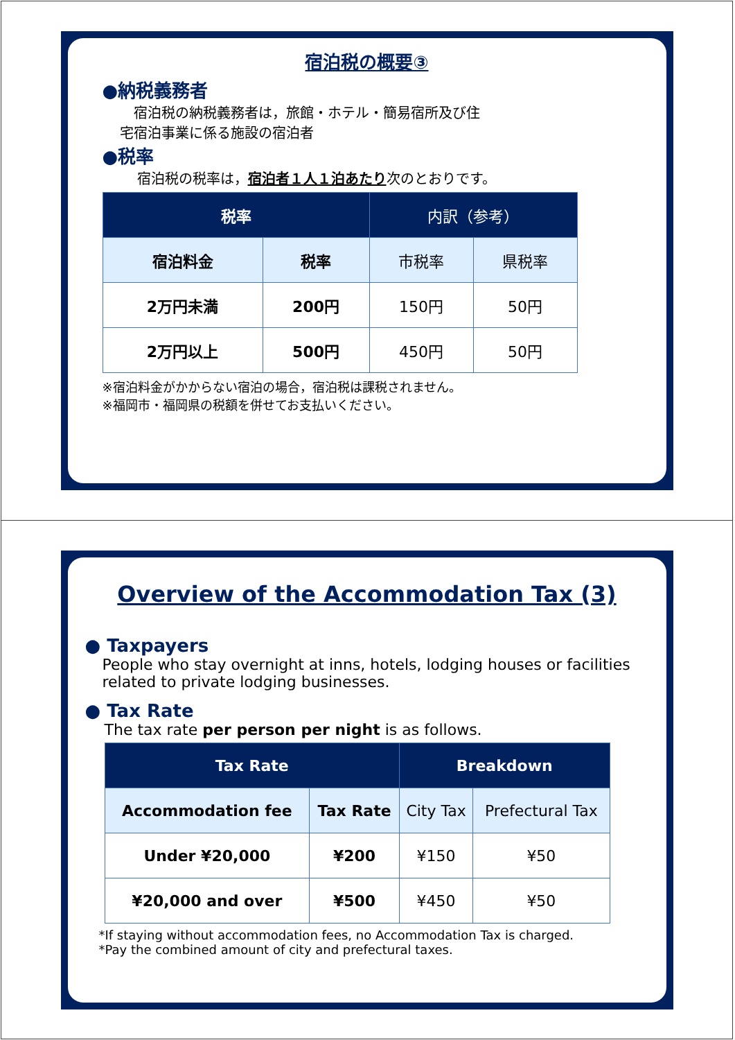宿泊税の概要③
●納税義務者
　宿泊税の納税義務者は，旅館・ホテル・簡易宿所及び住
宅宿泊事業に係る施設の宿泊者
●税率
宿泊税の税率は，宿泊者１人１泊あたり次のとおりです。
| 税率 | | 内訳（参考） | |
| --- | --- | --- | --- |
| 宿泊料金 | 税率 | 市税率 | 県税率 |
| 2万円未満 | 200円 | 150円 | 50円 |
| 2万円以上 | 500円 | 450円 | 50円 |
※宿泊料金がかからない宿泊の場合，宿泊税は課税されません。
※福岡市・福岡県の税額を併せてお支払いください。
Overview of the Accommodation Tax (3)
● Taxpayers
People who stay overnight at inns, hotels, lodging houses or facilities related to private lodging businesses.
● Tax Rate
The tax rate per person per night is as follows.
| Tax Rate | | Breakdown | |
| --- | --- | --- | --- |
| Accommodation fee | Tax Rate | City Tax | Prefectural Tax |
| Under ¥20,000 | ¥200 | ¥150 | ¥50 |
| ¥20,000 and over | ¥500 | ¥450 | ¥50 |
*If staying without accommodation fees, no Accommodation Tax is charged.
*Pay the combined amount of city and prefectural taxes.